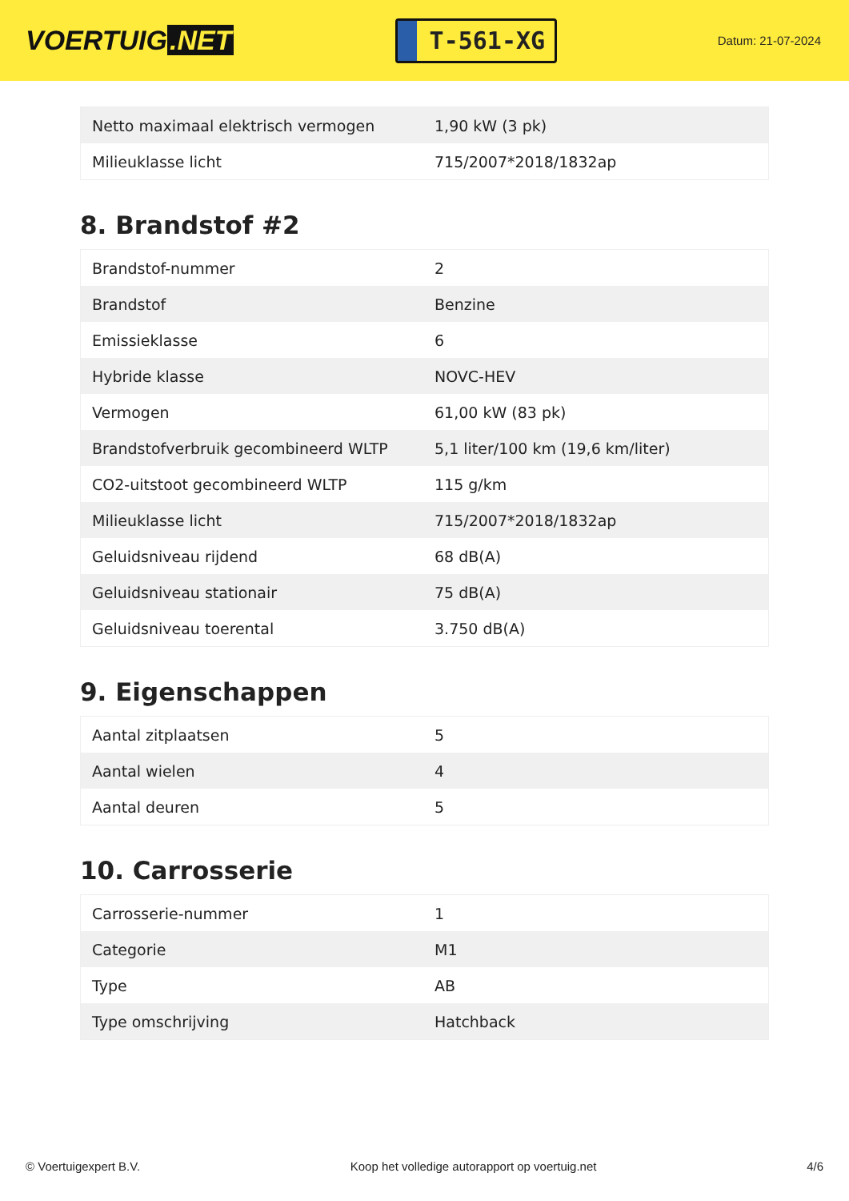VOERTUIG.NET
T-561-XG
Datum: 21-07-2024
| Netto maximaal elektrisch vermogen | 1,90 kW (3 pk) |
| Milieuklasse licht | 715/2007*2018/1832ap |
8. Brandstof #2
| Brandstof-nummer | 2 |
| Brandstof | Benzine |
| Emissieklasse | 6 |
| Hybride klasse | NOVC-HEV |
| Vermogen | 61,00 kW (83 pk) |
| Brandstofverbruik gecombineerd WLTP | 5,1 liter/100 km (19,6 km/liter) |
| CO2-uitstoot gecombineerd WLTP | 115 g/km |
| Milieuklasse licht | 715/2007*2018/1832ap |
| Geluidsniveau rijdend | 68 dB(A) |
| Geluidsniveau stationair | 75 dB(A) |
| Geluidsniveau toerental | 3.750 dB(A) |
9. Eigenschappen
| Aantal zitplaatsen | 5 |
| Aantal wielen | 4 |
| Aantal deuren | 5 |
10. Carrosserie
| Carrosserie-nummer | 1 |
| Categorie | M1 |
| Type | AB |
| Type omschrijving | Hatchback |
© Voertuigexpert B.V. Koop het volledige autorapport op voertuig.net 4/6